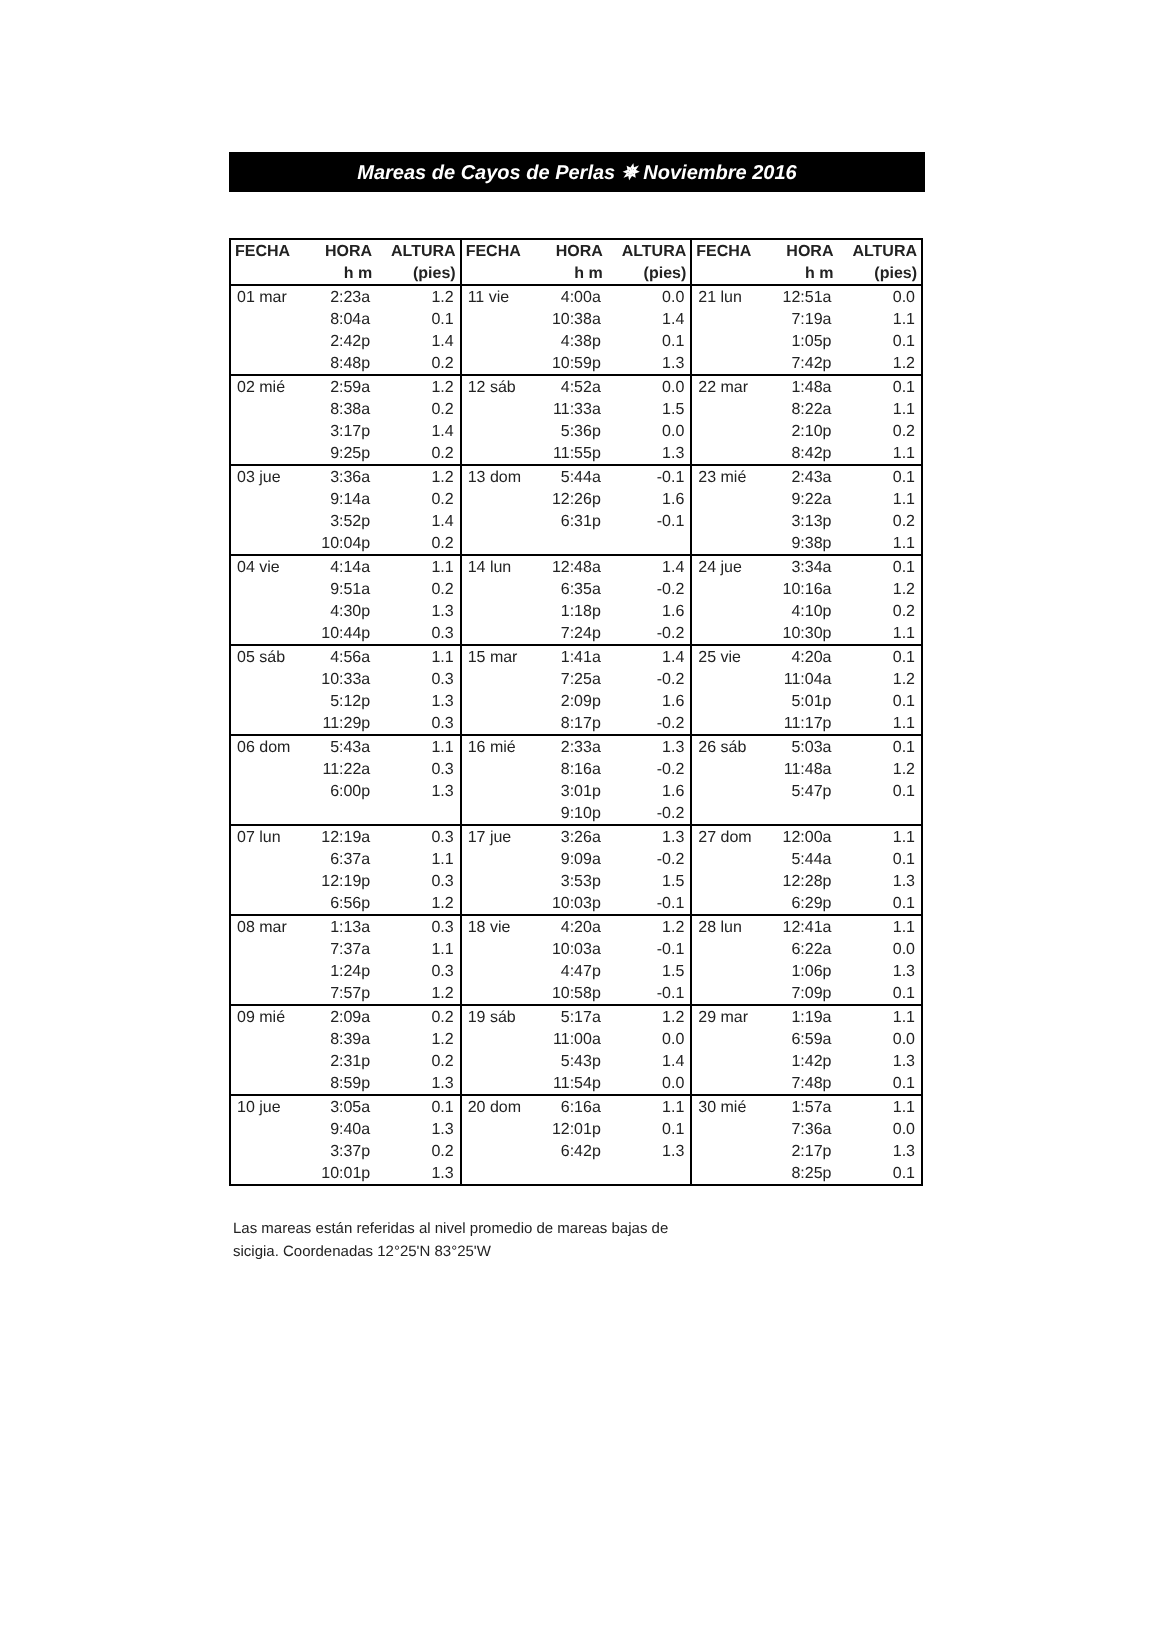Mareas de Cayos de Perlas ✵ Noviembre 2016
| FECHA | HORA | ALTURA | FECHA | HORA | ALTURA | FECHA | HORA | ALTURA |
| --- | --- | --- | --- | --- | --- | --- | --- | --- |
| | h m | (pies) | | h m | (pies) | | h m | (pies) |
| 01 mar | 2:23a | 1.2 | 11 vie | 4:00a | 0.0 | 21 lun | 12:51a | 0.0 |
| | 8:04a | 0.1 | | 10:38a | 1.4 | | 7:19a | 1.1 |
| | 2:42p | 1.4 | | 4:38p | 0.1 | | 1:05p | 0.1 |
| | 8:48p | 0.2 | | 10:59p | 1.3 | | 7:42p | 1.2 |
| 02 mié | 2:59a | 1.2 | 12 sáb | 4:52a | 0.0 | 22 mar | 1:48a | 0.1 |
| | 8:38a | 0.2 | | 11:33a | 1.5 | | 8:22a | 1.1 |
| | 3:17p | 1.4 | | 5:36p | 0.0 | | 2:10p | 0.2 |
| | 9:25p | 0.2 | | 11:55p | 1.3 | | 8:42p | 1.1 |
| 03 jue | 3:36a | 1.2 | 13 dom | 5:44a | -0.1 | 23 mié | 2:43a | 0.1 |
| | 9:14a | 0.2 | | 12:26p | 1.6 | | 9:22a | 1.1 |
| | 3:52p | 1.4 | | 6:31p | -0.1 | | 3:13p | 0.2 |
| | 10:04p | 0.2 | | | | | 9:38p | 1.1 |
| 04 vie | 4:14a | 1.1 | 14 lun | 12:48a | 1.4 | 24 jue | 3:34a | 0.1 |
| | 9:51a | 0.2 | | 6:35a | -0.2 | | 10:16a | 1.2 |
| | 4:30p | 1.3 | | 1:18p | 1.6 | | 4:10p | 0.2 |
| | 10:44p | 0.3 | | 7:24p | -0.2 | | 10:30p | 1.1 |
| 05 sáb | 4:56a | 1.1 | 15 mar | 1:41a | 1.4 | 25 vie | 4:20a | 0.1 |
| | 10:33a | 0.3 | | 7:25a | -0.2 | | 11:04a | 1.2 |
| | 5:12p | 1.3 | | 2:09p | 1.6 | | 5:01p | 0.1 |
| | 11:29p | 0.3 | | 8:17p | -0.2 | | 11:17p | 1.1 |
| 06 dom | 5:43a | 1.1 | 16 mié | 2:33a | 1.3 | 26 sáb | 5:03a | 0.1 |
| | 11:22a | 0.3 | | 8:16a | -0.2 | | 11:48a | 1.2 |
| | 6:00p | 1.3 | | 3:01p | 1.6 | | 5:47p | 0.1 |
| | | | | 9:10p | -0.2 | | | |
| 07 lun | 12:19a | 0.3 | 17 jue | 3:26a | 1.3 | 27 dom | 12:00a | 1.1 |
| | 6:37a | 1.1 | | 9:09a | -0.2 | | 5:44a | 0.1 |
| | 12:19p | 0.3 | | 3:53p | 1.5 | | 12:28p | 1.3 |
| | 6:56p | 1.2 | | 10:03p | -0.1 | | 6:29p | 0.1 |
| 08 mar | 1:13a | 0.3 | 18 vie | 4:20a | 1.2 | 28 lun | 12:41a | 1.1 |
| | 7:37a | 1.1 | | 10:03a | -0.1 | | 6:22a | 0.0 |
| | 1:24p | 0.3 | | 4:47p | 1.5 | | 1:06p | 1.3 |
| | 7:57p | 1.2 | | 10:58p | -0.1 | | 7:09p | 0.1 |
| 09 mié | 2:09a | 0.2 | 19 sáb | 5:17a | 1.2 | 29 mar | 1:19a | 1.1 |
| | 8:39a | 1.2 | | 11:00a | 0.0 | | 6:59a | 0.0 |
| | 2:31p | 0.2 | | 5:43p | 1.4 | | 1:42p | 1.3 |
| | 8:59p | 1.3 | | 11:54p | 0.0 | | 7:48p | 0.1 |
| 10 jue | 3:05a | 0.1 | 20 dom | 6:16a | 1.1 | 30 mié | 1:57a | 1.1 |
| | 9:40a | 1.3 | | 12:01p | 0.1 | | 7:36a | 0.0 |
| | 3:37p | 0.2 | | 6:42p | 1.3 | | 2:17p | 1.3 |
| | 10:01p | 1.3 | | | | | 8:25p | 0.1 |
Las mareas están referidas al nivel promedio de mareas bajas de sicigia. Coordenadas 12°25'N 83°25'W